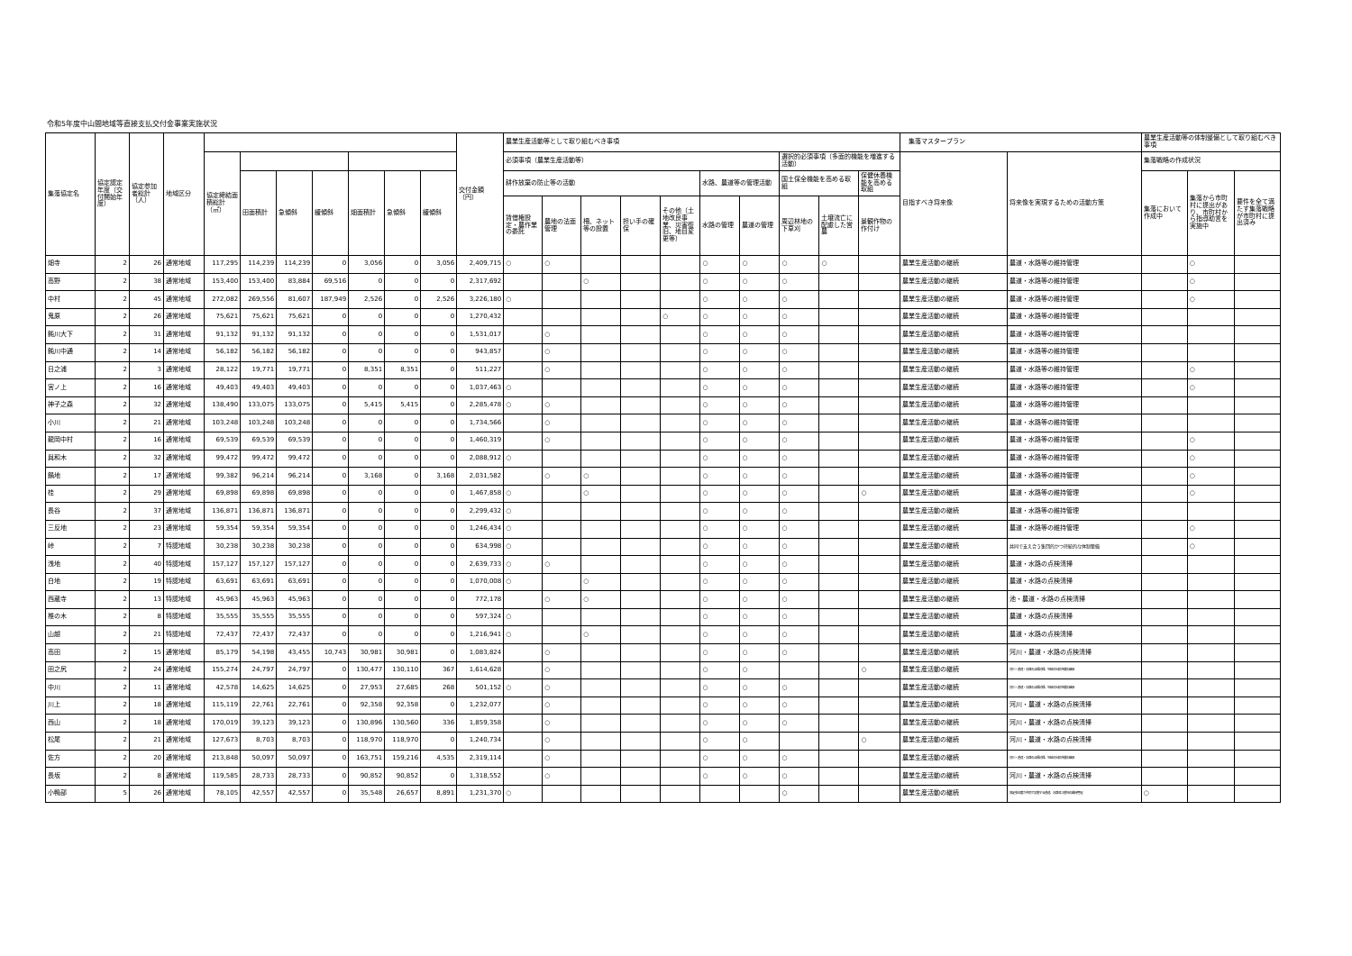令和5年度中山間地域等直接支払交付金事業実施状況
| 集落協定名 | 協定認定年度（交付開始年度） | 協定参加者総計（人） | 地域区分 | | | | | | | | 交付金額（円） | 農業生産活動等として取り組むべき事項 | | | | | | | | | | 集落マスタープラン | | 農業生産活動等の体制整備として取り組むべき事項 | | |
| --- | --- | --- | --- | --- | --- | --- | --- | --- | --- | --- | --- | --- | --- | --- | --- | --- | --- | --- | --- | --- | --- | --- | --- | --- | --- | --- |
| | | | | 協定締結面積総計（㎡） | | | | | | | | 必須事項（農業生産活動等） | | | | | | | 選択的必須事項（多面的機能を増進する活動） | | | 目指すべき将来像 | 将来像を実現するための活動方策 | 集落戦略の作成状況 | | |
| | | | | | 田面積計 | 急傾斜 | 緩傾斜 | 畑面積計 | 急傾斜 | 緩傾斜 | | 耕作放棄の防止等の活動 | | | | | 水路、農道等の管理活動 | | 国土保全機能を高める取組 | | 保健休養機能を高める取組 | | | 集落において作成中 | 集落から市町村に提出があり、市町村から指導助言を実施中 | 要件を全て満たす集落戦略が市町村に提出済み |
| | | | | | | | | | | | | 賃借権設定・農作業の委託 | 農地の法面管理 | 柵、ネット等の設置 | 担い手の確保 | その他（土地改良事業、災害復旧、地目変更等） | 水路の管理 | 農道の管理 | 周辺林地の下草刈 | 土壌流亡に配慮した営農 | 景観作物の作付け | | | | | |
| 畑寺 | 2 | 26 | 通常地域 | 117,295 | 114,239 | 114,239 | 0 | 3,056 | 0 | 3,056 | 2,409,715 | ○ | ○ | | | | ○ | ○ | ○ | ○ | | 農業生産活動の継続 | 農道・水路等の維持管理 | | ○ | |
| 高野 | 2 | 38 | 通常地域 | 153,400 | 153,400 | 83,884 | 69,516 | 0 | 0 | 0 | 2,317,692 | | | ○ | | | ○ | ○ | ○ | | | 農業生産活動の継続 | 農道・水路等の維持管理 | | ○ | |
| 中村 | 2 | 45 | 通常地域 | 272,082 | 269,556 | 81,607 | 187,949 | 2,526 | 0 | 2,526 | 3,226,180 | ○ | | | | | ○ | ○ | ○ | | | 農業生産活動の継続 | 農道・水路等の維持管理 | | ○ | |
| 鬼原 | 2 | 26 | 通常地域 | 75,621 | 75,621 | 75,621 | 0 | 0 | 0 | 0 | 1,270,432 | | | | | ○ | ○ | ○ | ○ | | | 農業生産活動の継続 | 農道・水路等の維持管理 | | | |
| 鈍川大下 | 2 | 31 | 通常地域 | 91,132 | 91,132 | 91,132 | 0 | 0 | 0 | 0 | 1,531,017 | | ○ | | | | ○ | ○ | ○ | | | 農業生産活動の継続 | 農道・水路等の維持管理 | | | |
| 鈍川中通 | 2 | 14 | 通常地域 | 56,182 | 56,182 | 56,182 | 0 | 0 | 0 | 0 | 943,857 | | ○ | | | | ○ | ○ | ○ | | | 農業生産活動の継続 | 農道・水路等の維持管理 | | | |
| 日之浦 | 2 | 3 | 通常地域 | 28,122 | 19,771 | 19,771 | 0 | 8,351 | 8,351 | 0 | 511,227 | | ○ | | | | ○ | ○ | ○ | | | 農業生産活動の継続 | 農道・水路等の維持管理 | | ○ | |
| 宮ノ上 | 2 | 16 | 通常地域 | 49,403 | 49,403 | 49,403 | 0 | 0 | 0 | 0 | 1,037,463 | ○ | | | | | ○ | ○ | ○ | | | 農業生産活動の継続 | 農道・水路等の維持管理 | | ○ | |
| 神子之森 | 2 | 32 | 通常地域 | 138,490 | 133,075 | 133,075 | 0 | 5,415 | 5,415 | 0 | 2,285,478 | ○ | ○ | | | | ○ | ○ | ○ | | | 農業生産活動の継続 | 農道・水路等の維持管理 | | | |
| 小川 | 2 | 21 | 通常地域 | 103,248 | 103,248 | 103,248 | 0 | 0 | 0 | 0 | 1,734,566 | | ○ | | | | ○ | ○ | ○ | | | 農業生産活動の継続 | 農道・水路等の維持管理 | | | |
| 龍岡中村 | 2 | 16 | 通常地域 | 69,539 | 69,539 | 69,539 | 0 | 0 | 0 | 0 | 1,460,319 | | ○ | | | | ○ | ○ | ○ | | | 農業生産活動の継続 | 農道・水路等の維持管理 | | ○ | |
| 與和木 | 2 | 32 | 通常地域 | 99,472 | 99,472 | 99,472 | 0 | 0 | 0 | 0 | 2,088,912 | ○ | | | | | ○ | ○ | ○ | | | 農業生産活動の継続 | 農道・水路等の維持管理 | | ○ | |
| 鍋地 | 2 | 17 | 通常地域 | 99,382 | 96,214 | 96,214 | 0 | 3,168 | 0 | 3,168 | 2,031,582 | | ○ | ○ | | | ○ | ○ | ○ | | | 農業生産活動の継続 | 農道・水路等の維持管理 | | ○ | |
| 桂 | 2 | 29 | 通常地域 | 69,898 | 69,898 | 69,898 | 0 | 0 | 0 | 0 | 1,467,858 | ○ | | ○ | | | ○ | ○ | ○ | | ○ | 農業生産活動の継続 | 農道・水路等の維持管理 | | ○ | |
| 長谷 | 2 | 37 | 通常地域 | 136,871 | 136,871 | 136,871 | 0 | 0 | 0 | 0 | 2,299,432 | ○ | | | | | ○ | ○ | ○ | | | 農業生産活動の継続 | 農道・水路等の維持管理 | | | |
| 三反地 | 2 | 23 | 通常地域 | 59,354 | 59,354 | 59,354 | 0 | 0 | 0 | 0 | 1,246,434 | ○ | | | | | ○ | ○ | ○ | | | 農業生産活動の継続 | 農道・水路等の維持管理 | | ○ | |
| 峠 | 2 | 7 | 特認地域 | 30,238 | 30,238 | 30,238 | 0 | 0 | 0 | 0 | 634,998 | ○ | | | | | ○ | ○ | ○ | | | 農業生産活動の継続 | 共同で支え合う集団的かつ持続的な体制整備 | | ○ | |
| 浅地 | 2 | 40 | 特認地域 | 157,127 | 157,127 | 157,127 | 0 | 0 | 0 | 0 | 2,639,733 | ○ | ○ | | | | ○ | ○ | ○ | | | 農業生産活動の継続 | 農道・水路の点検清掃 | | | |
| 白地 | 2 | 19 | 特認地域 | 63,691 | 63,691 | 63,691 | 0 | 0 | 0 | 0 | 1,070,008 | ○ | | ○ | | | ○ | ○ | ○ | | | 農業生産活動の継続 | 農道・水路の点検清掃 | | | |
| 西蔵寺 | 2 | 13 | 特認地域 | 45,963 | 45,963 | 45,963 | 0 | 0 | 0 | 0 | 772,178 | | ○ | ○ | | | ○ | ○ | ○ | | | 農業生産活動の継続 | 池・農道・水路の点検清掃 | | | |
| 椎の木 | 2 | 8 | 特認地域 | 35,555 | 35,555 | 35,555 | 0 | 0 | 0 | 0 | 597,324 | ○ | | | | | ○ | ○ | ○ | | | 農業生産活動の継続 | 農道・水路の点検清掃 | | | |
| 山越 | 2 | 21 | 特認地域 | 72,437 | 72,437 | 72,437 | 0 | 0 | 0 | 0 | 1,216,941 | ○ | | ○ | | | ○ | ○ | ○ | | | 農業生産活動の継続 | 農道・水路の点検清掃 | | | |
| 高田 | 2 | 15 | 通常地域 | 85,179 | 54,198 | 43,455 | 10,743 | 30,981 | 30,981 | 0 | 1,083,824 | | ○ | | | | ○ | ○ | ○ | | | 農業生産活動の継続 | 河川・農道・水路の点検清掃 | | | |
| 田之尻 | 2 | 24 | 通常地域 | 155,274 | 24,797 | 24,797 | 0 | 130,477 | 130,110 | 367 | 1,614,628 | | ○ | | | | ○ | ○ | | | ○ | 農業生産活動の継続 | 河川・農道・水路の点検清掃、地域の伝統芸能の継承 | | | |
| 中川 | 2 | 11 | 通常地域 | 42,578 | 14,625 | 14,625 | 0 | 27,953 | 27,685 | 268 | 501,152 | ○ | ○ | | | | ○ | ○ | ○ | | | 農業生産活動の継続 | 河川・農道・水路の点検清掃、地域の伝統芸能の継承 | | | |
| 川上 | 2 | 18 | 通常地域 | 115,119 | 22,761 | 22,761 | 0 | 92,358 | 92,358 | 0 | 1,232,077 | | ○ | | | | ○ | ○ | ○ | | | 農業生産活動の継続 | 河川・農道・水路の点検清掃 | | | |
| 西山 | 2 | 18 | 通常地域 | 170,019 | 39,123 | 39,123 | 0 | 130,896 | 130,560 | 336 | 1,859,358 | | ○ | | | | ○ | ○ | ○ | | | 農業生産活動の継続 | 河川・農道・水路の点検清掃 | | | |
| 松尾 | 2 | 21 | 通常地域 | 127,673 | 8,703 | 8,703 | 0 | 118,970 | 118,970 | 0 | 1,240,734 | | ○ | | | | ○ | ○ | | | ○ | 農業生産活動の継続 | 河川・農道・水路の点検清掃 | | | |
| 佐方 | 2 | 20 | 通常地域 | 213,848 | 50,097 | 50,097 | 0 | 163,751 | 159,216 | 4,535 | 2,319,114 | | ○ | | | | ○ | ○ | ○ | | | 農業生産活動の継続 | 河川・農道・水路の点検清掃、地域の伝統芸能の継承 | | | |
| 長坂 | 2 | 8 | 通常地域 | 119,585 | 28,733 | 28,733 | 0 | 90,852 | 90,852 | 0 | 1,318,552 | | ○ | | | | ○ | ○ | ○ | | | 農業生産活動の継続 | 河川・農道・水路の点検清掃 | | | |
| 小鴨部 | 5 | 26 | 通常地域 | 78,105 | 42,557 | 42,557 | 0 | 35,548 | 26,657 | 8,891 | 1,231,370 | ○ | | | | | | | ○ | | | 農業生産活動の継続 | 協定参加者が共同で実施する農道、水路及び農地の維持管理 | ○ | | |